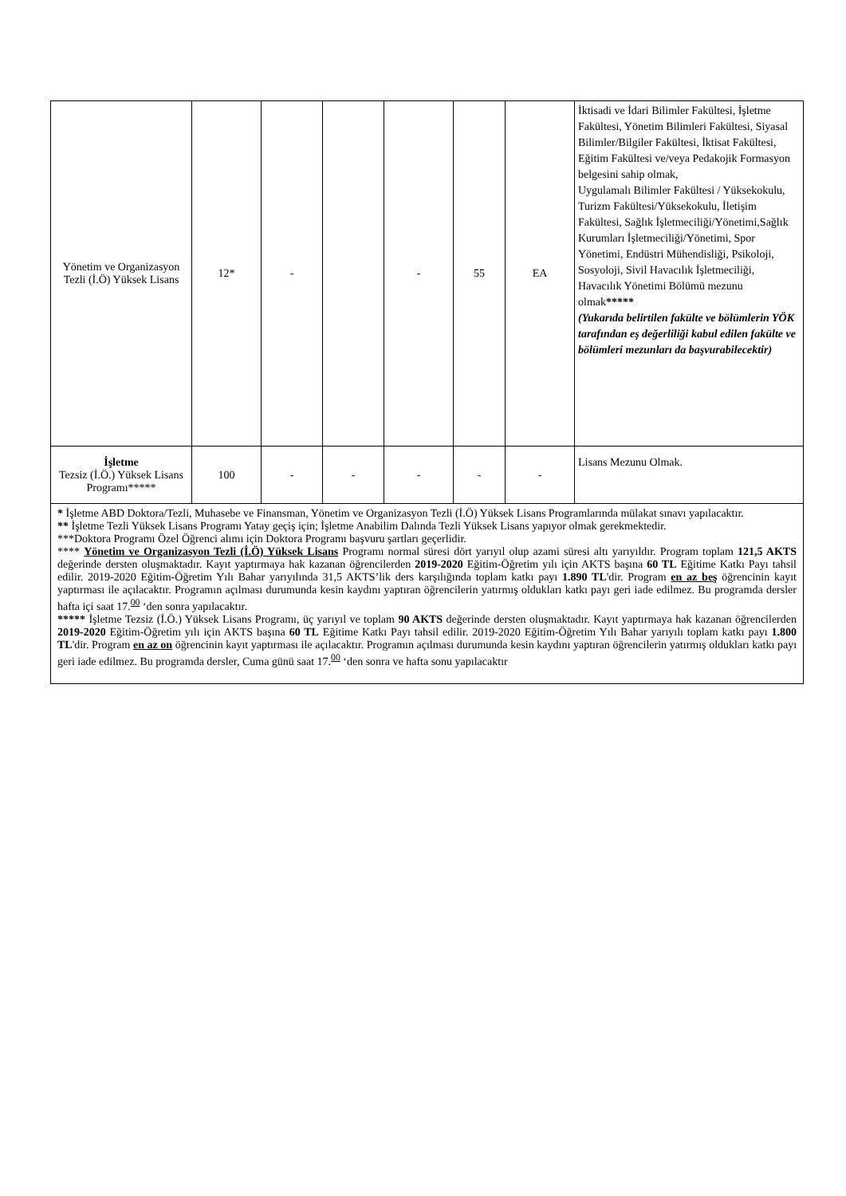| Yönetim ve Organizasyon Tezli (İ.Ö) Yüksek Lisans | 12* | - | | - | 55 | EA | İktisadi ve İdari Bilimler Fakültesi, İşletme Fakültesi, Yönetim Bilimleri Fakültesi, Siyasal Bilimler/Bilgiler Fakültesi, İktisat Fakültesi, Eğitim Fakültesi ve/veya Pedakojik Formasyon belgesini sahip olmak, Uygulamalı Bilimler Fakültesi / Yüksekokulu, Turizm Fakültesi/Yüksekokulu, İletişim Fakültesi, Sağlık İşletmeciliği/Yönetimi,Sağlık Kurumları İşletmeciliği/Yönetimi, Spor Yönetimi, Endüstri Mühendisliği, Psikoloji, Sosyoloji, Sivil Havacılık İşletmeciliği, Havacılık Yönetimi Bölümü mezunu olmak ***** (Yukarıda belirtilen fakülte ve bölümlerin YÖK tarafından eş değerliliği kabul edilen fakülte ve bölümleri mezunları da başvurabilecektir) |
| İşletme Tezsiz (İ.Ö.) Yüksek Lisans Programı***** | 100 | - | - | - | - | - | Lisans Mezunu Olmak. |
| * İşletme ABD Doktora/Tezli, Muhasebe ve Finansman, Yönetim ve Organizasyon Tezli (İ.Ö) Yüksek Lisans Programlarında mülakat sınavı yapılacaktır. ** İşletme Tezli Yüksek Lisans Programı Yatay geçiş için; İşletme Anabilim Dalında Tezli Yüksek Lisans yapıyor olmak gerekmektedir. ***Doktora Programı Özel Öğrenci alımı için Doktora Programı başvuru şartları geçerlidir. **** Yönetim ve Organizasyon Tezli (İ.Ö) Yüksek Lisans Programı normal süresi dört yarıyıl olup azami süresi altı yarıyıldır. Program toplam 121,5 AKTS değerinde dersten oluşmaktadır. Kayıt yaptırmaya hak kazanan öğrencilerden 2019-2020 Eğitim-Öğretim yılı için AKTS başına 60 TL Eğitime Katkı Payı tahsil edilir. 2019-2020 Eğitim-Öğretim Yılı Bahar yarıyılında 31,5 AKTS’lik ders karşılığında toplam katkı payı 1.890 TL 'dir. Program en az beş öğrencinin kayıt yaptırması ile açılacaktır. Programın açılması durumunda kesin kaydını yaptıran öğrencilerin yatırmış oldukları katkı payı geri iade edilmez. Bu programda dersler hafta içi saat 17.<sup>00</sup> ‘den sonra yapılacaktır. ***** İşletme Tezsiz (İ.Ö.) Yüksek Lisans Programı, üç yarıyıl ve toplam 90 AKTS değerinde dersten oluşmaktadır. Kayıt yaptırmaya hak kazanan öğrencilerden 2019-2020 Eğitim-Öğretim yılı için AKTS başına 60 TL Eğitime Katkı Payı tahsil edilir. 2019-2020 Eğitim-Öğretim Yılı Bahar yarıyılı toplam katkı payı 1.800 TL 'dir. Program en az on öğrencinin kayıt yaptırması ile açılacaktır. Programın açılması durumunda kesin kaydını yaptıran öğrencilerin yatırmış oldukları katkı payı geri iade edilmez. Bu programda dersler, Cuma günü saat 17.<sup>00</sup> ‘den sonra ve hafta sonu yapılacaktır | | | | | | | |